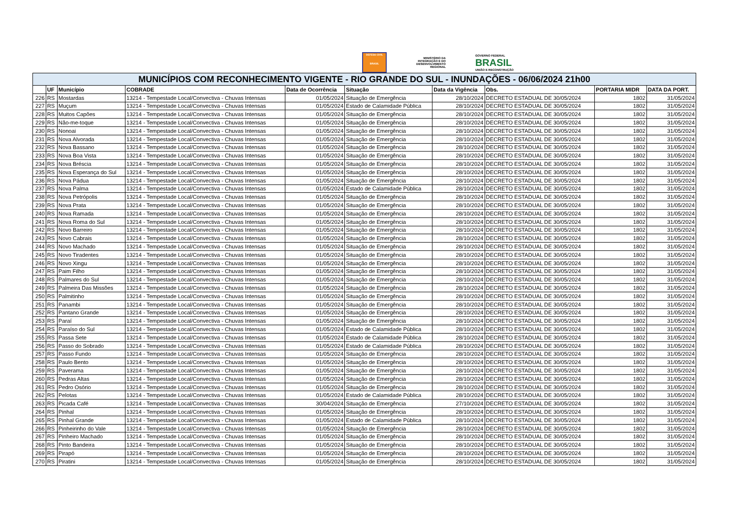DEFESA CIVIL
BRASIL
MINISTÉRIO DA
INTEGRAÇÃO E DO
DESENVOLVIMENTO
REGIONAL
GOVERNO FEDERAL
BRASIL
UNIÃO E RECONSTRUÇÃO
| MUNICÍPIOS COM RECONHECIMENTO VIGENTE - RIO GRANDE DO SUL - INUNDAÇÕES - 06/06/2024 21h00 | | | | | | | | | |
| --- | --- | --- | --- | --- | --- | --- | --- | --- | --- |
| | UF | Município | COBRADE | Data de Ocorrência | Situação | Data da Vigência | Obs. | PORTARIA MIDR | DATA DA PORT. |
| 226 | RS | Mostardas | 13214 - Tempestade Local/Convectiva - Chuvas Intensas | 01/05/2024 | Situação de Emergência | 28/10/2024 | DECRETO ESTADUAL DE 30/05/2024 | 1802 | 31/05/2024 |
| 227 | RS | Muçum | 13214 - Tempestade Local/Convectiva - Chuvas Intensas | 01/05/2024 | Estado de Calamidade Pública | 28/10/2024 | DECRETO ESTADUAL DE 30/05/2024 | 1802 | 31/05/2024 |
| 228 | RS | Muitos Capões | 13214 - Tempestade Local/Convectiva - Chuvas Intensas | 01/05/2024 | Situação de Emergência | 28/10/2024 | DECRETO ESTADUAL DE 30/05/2024 | 1802 | 31/05/2024 |
| 229 | RS | Não-me-toque | 13214 - Tempestade Local/Convectiva - Chuvas Intensas | 01/05/2024 | Situação de Emergência | 28/10/2024 | DECRETO ESTADUAL DE 30/05/2024 | 1802 | 31/05/2024 |
| 230 | RS | Nonoai | 13214 - Tempestade Local/Convectiva - Chuvas Intensas | 01/05/2024 | Situação de Emergência | 28/10/2024 | DECRETO ESTADUAL DE 30/05/2024 | 1802 | 31/05/2024 |
| 231 | RS | Nova Alvorada | 13214 - Tempestade Local/Convectiva - Chuvas Intensas | 01/05/2024 | Situação de Emergência | 28/10/2024 | DECRETO ESTADUAL DE 30/05/2024 | 1802 | 31/05/2024 |
| 232 | RS | Nova Bassano | 13214 - Tempestade Local/Convectiva - Chuvas Intensas | 01/05/2024 | Situação de Emergência | 28/10/2024 | DECRETO ESTADUAL DE 30/05/2024 | 1802 | 31/05/2024 |
| 233 | RS | Nova Boa Vista | 13214 - Tempestade Local/Convectiva - Chuvas Intensas | 01/05/2024 | Situação de Emergência | 28/10/2024 | DECRETO ESTADUAL DE 30/05/2024 | 1802 | 31/05/2024 |
| 234 | RS | Nova Bréscia | 13214 - Tempestade Local/Convectiva - Chuvas Intensas | 01/05/2024 | Situação de Emergência | 28/10/2024 | DECRETO ESTADUAL DE 30/05/2024 | 1802 | 31/05/2024 |
| 235 | RS | Nova Esperança do Sul | 13214 - Tempestade Local/Convectiva - Chuvas Intensas | 01/05/2024 | Situação de Emergência | 28/10/2024 | DECRETO ESTADUAL DE 30/05/2024 | 1802 | 31/05/2024 |
| 236 | RS | Nova Pádua | 13214 - Tempestade Local/Convectiva - Chuvas Intensas | 01/05/2024 | Situação de Emergência | 28/10/2024 | DECRETO ESTADUAL DE 30/05/2024 | 1802 | 31/05/2024 |
| 237 | RS | Nova Palma | 13214 - Tempestade Local/Convectiva - Chuvas Intensas | 01/05/2024 | Estado de Calamidade Pública | 28/10/2024 | DECRETO ESTADUAL DE 30/05/2024 | 1802 | 31/05/2024 |
| 238 | RS | Nova Petrópolis | 13214 - Tempestade Local/Convectiva - Chuvas Intensas | 01/05/2024 | Situação de Emergência | 28/10/2024 | DECRETO ESTADUAL DE 30/05/2024 | 1802 | 31/05/2024 |
| 239 | RS | Nova Prata | 13214 - Tempestade Local/Convectiva - Chuvas Intensas | 01/05/2024 | Situação de Emergência | 28/10/2024 | DECRETO ESTADUAL DE 30/05/2024 | 1802 | 31/05/2024 |
| 240 | RS | Nova Ramada | 13214 - Tempestade Local/Convectiva - Chuvas Intensas | 01/05/2024 | Situação de Emergência | 28/10/2024 | DECRETO ESTADUAL DE 30/05/2024 | 1802 | 31/05/2024 |
| 241 | RS | Nova Roma do Sul | 13214 - Tempestade Local/Convectiva - Chuvas Intensas | 01/05/2024 | Situação de Emergência | 28/10/2024 | DECRETO ESTADUAL DE 30/05/2024 | 1802 | 31/05/2024 |
| 242 | RS | Novo Barreiro | 13214 - Tempestade Local/Convectiva - Chuvas Intensas | 01/05/2024 | Situação de Emergência | 28/10/2024 | DECRETO ESTADUAL DE 30/05/2024 | 1802 | 31/05/2024 |
| 243 | RS | Novo Cabrais | 13214 - Tempestade Local/Convectiva - Chuvas Intensas | 01/05/2024 | Situação de Emergência | 28/10/2024 | DECRETO ESTADUAL DE 30/05/2024 | 1802 | 31/05/2024 |
| 244 | RS | Novo Machado | 13214 - Tempestade Local/Convectiva - Chuvas Intensas | 01/05/2024 | Situação de Emergência | 28/10/2024 | DECRETO ESTADUAL DE 30/05/2024 | 1802 | 31/05/2024 |
| 245 | RS | Novo Tiradentes | 13214 - Tempestade Local/Convectiva - Chuvas Intensas | 01/05/2024 | Situação de Emergência | 28/10/2024 | DECRETO ESTADUAL DE 30/05/2024 | 1802 | 31/05/2024 |
| 246 | RS | Novo Xingu | 13214 - Tempestade Local/Convectiva - Chuvas Intensas | 01/05/2024 | Situação de Emergência | 28/10/2024 | DECRETO ESTADUAL DE 30/05/2024 | 1802 | 31/05/2024 |
| 247 | RS | Paim Filho | 13214 - Tempestade Local/Convectiva - Chuvas Intensas | 01/05/2024 | Situação de Emergência | 28/10/2024 | DECRETO ESTADUAL DE 30/05/2024 | 1802 | 31/05/2024 |
| 248 | RS | Palmares do Sul | 13214 - Tempestade Local/Convectiva - Chuvas Intensas | 01/05/2024 | Situação de Emergência | 28/10/2024 | DECRETO ESTADUAL DE 30/05/2024 | 1802 | 31/05/2024 |
| 249 | RS | Palmeira Das Missões | 13214 - Tempestade Local/Convectiva - Chuvas Intensas | 01/05/2024 | Situação de Emergência | 28/10/2024 | DECRETO ESTADUAL DE 30/05/2024 | 1802 | 31/05/2024 |
| 250 | RS | Palmitinho | 13214 - Tempestade Local/Convectiva - Chuvas Intensas | 01/05/2024 | Situação de Emergência | 28/10/2024 | DECRETO ESTADUAL DE 30/05/2024 | 1802 | 31/05/2024 |
| 251 | RS | Panambi | 13214 - Tempestade Local/Convectiva - Chuvas Intensas | 01/05/2024 | Situação de Emergência | 28/10/2024 | DECRETO ESTADUAL DE 30/05/2024 | 1802 | 31/05/2024 |
| 252 | RS | Pantano Grande | 13214 - Tempestade Local/Convectiva - Chuvas Intensas | 01/05/2024 | Situação de Emergência | 28/10/2024 | DECRETO ESTADUAL DE 30/05/2024 | 1802 | 31/05/2024 |
| 253 | RS | Paraí | 13214 - Tempestade Local/Convectiva - Chuvas Intensas | 01/05/2024 | Situação de Emergência | 28/10/2024 | DECRETO ESTADUAL DE 30/05/2024 | 1802 | 31/05/2024 |
| 254 | RS | Paraíso do Sul | 13214 - Tempestade Local/Convectiva - Chuvas Intensas | 01/05/2024 | Estado de Calamidade Pública | 28/10/2024 | DECRETO ESTADUAL DE 30/05/2024 | 1802 | 31/05/2024 |
| 255 | RS | Passa Sete | 13214 - Tempestade Local/Convectiva - Chuvas Intensas | 01/05/2024 | Estado de Calamidade Pública | 28/10/2024 | DECRETO ESTADUAL DE 30/05/2024 | 1802 | 31/05/2024 |
| 256 | RS | Passo do Sobrado | 13214 - Tempestade Local/Convectiva - Chuvas Intensas | 01/05/2024 | Estado de Calamidade Pública | 28/10/2024 | DECRETO ESTADUAL DE 30/05/2024 | 1802 | 31/05/2024 |
| 257 | RS | Passo Fundo | 13214 - Tempestade Local/Convectiva - Chuvas Intensas | 01/05/2024 | Situação de Emergência | 28/10/2024 | DECRETO ESTADUAL DE 30/05/2024 | 1802 | 31/05/2024 |
| 258 | RS | Paulo Bento | 13214 - Tempestade Local/Convectiva - Chuvas Intensas | 01/05/2024 | Situação de Emergência | 28/10/2024 | DECRETO ESTADUAL DE 30/05/2024 | 1802 | 31/05/2024 |
| 259 | RS | Paverama | 13214 - Tempestade Local/Convectiva - Chuvas Intensas | 01/05/2024 | Situação de Emergência | 28/10/2024 | DECRETO ESTADUAL DE 30/05/2024 | 1802 | 31/05/2024 |
| 260 | RS | Pedras Altas | 13214 - Tempestade Local/Convectiva - Chuvas Intensas | 01/05/2024 | Situação de Emergência | 28/10/2024 | DECRETO ESTADUAL DE 30/05/2024 | 1802 | 31/05/2024 |
| 261 | RS | Pedro Osório | 13214 - Tempestade Local/Convectiva - Chuvas Intensas | 01/05/2024 | Situação de Emergência | 28/10/2024 | DECRETO ESTADUAL DE 30/05/2024 | 1802 | 31/05/2024 |
| 262 | RS | Pelotas | 13214 - Tempestade Local/Convectiva - Chuvas Intensas | 01/05/2024 | Estado de Calamidade Pública | 28/10/2024 | DECRETO ESTADUAL DE 30/05/2024 | 1802 | 31/05/2024 |
| 263 | RS | Picada Café | 13214 - Tempestade Local/Convectiva - Chuvas Intensas | 30/04/2024 | Situação de Emergência | 27/10/2024 | DECRETO ESTADUAL DE 30/05/2024 | 1802 | 31/05/2024 |
| 264 | RS | Pinhal | 13214 - Tempestade Local/Convectiva - Chuvas Intensas | 01/05/2024 | Situação de Emergência | 28/10/2024 | DECRETO ESTADUAL DE 30/05/2024 | 1802 | 31/05/2024 |
| 265 | RS | Pinhal Grande | 13214 - Tempestade Local/Convectiva - Chuvas Intensas | 01/05/2024 | Estado de Calamidade Pública | 28/10/2024 | DECRETO ESTADUAL DE 30/05/2024 | 1802 | 31/05/2024 |
| 266 | RS | Pinheirinho do Vale | 13214 - Tempestade Local/Convectiva - Chuvas Intensas | 01/05/2024 | Situação de Emergência | 28/10/2024 | DECRETO ESTADUAL DE 30/05/2024 | 1802 | 31/05/2024 |
| 267 | RS | Pinheiro Machado | 13214 - Tempestade Local/Convectiva - Chuvas Intensas | 01/05/2024 | Situação de Emergência | 28/10/2024 | DECRETO ESTADUAL DE 30/05/2024 | 1802 | 31/05/2024 |
| 268 | RS | Pinto Bandeira | 13214 - Tempestade Local/Convectiva - Chuvas Intensas | 01/05/2024 | Situação de Emergência | 28/10/2024 | DECRETO ESTADUAL DE 30/05/2024 | 1802 | 31/05/2024 |
| 269 | RS | Pirapó | 13214 - Tempestade Local/Convectiva - Chuvas Intensas | 01/05/2024 | Situação de Emergência | 28/10/2024 | DECRETO ESTADUAL DE 30/05/2024 | 1802 | 31/05/2024 |
| 270 | RS | Piratini | 13214 - Tempestade Local/Convectiva - Chuvas Intensas | 01/05/2024 | Situação de Emergência | 28/10/2024 | DECRETO ESTADUAL DE 30/05/2024 | 1802 | 31/05/2024 |